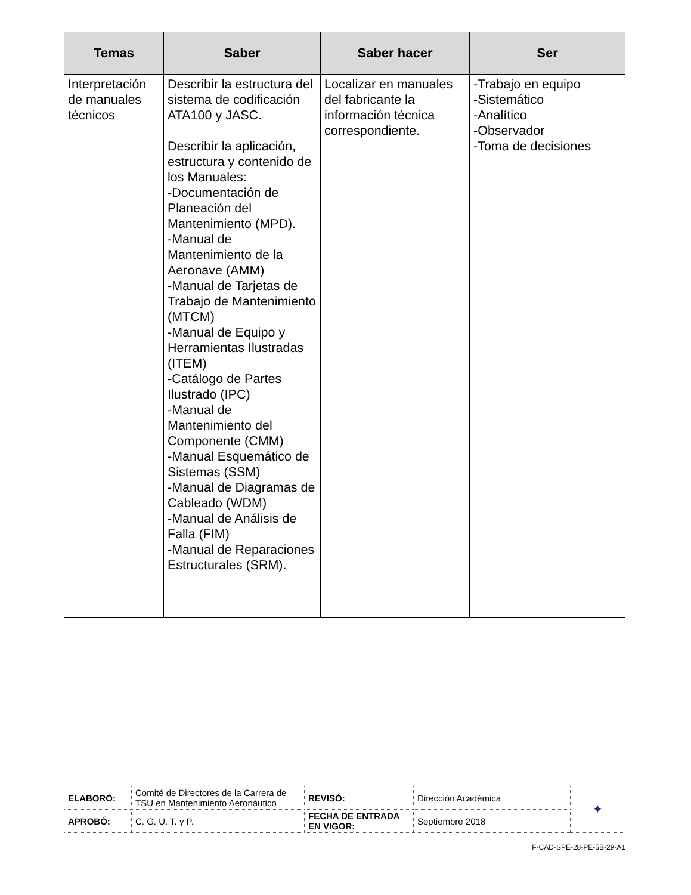| Temas | Saber | Saber hacer | Ser |
| --- | --- | --- | --- |
| Interpretación de manuales técnicos | Describir la estructura del sistema de codificación ATA100 y JASC. Describir la aplicación, estructura y contenido de los Manuales: -Documentación de Planeación del Mantenimiento (MPD). -Manual de Mantenimiento de la Aeronave (AMM) -Manual de Tarjetas de Trabajo de Mantenimiento (MTCM) -Manual de Equipo y Herramientas Ilustradas (ITEM) -Catálogo de Partes Ilustrado (IPC) -Manual de Mantenimiento del Componente (CMM) -Manual Esquemático de Sistemas (SSM) -Manual de Diagramas de Cableado (WDM) -Manual de Análisis de Falla (FIM) -Manual de Reparaciones Estructurales (SRM). | Localizar en manuales del fabricante la información técnica correspondiente. | -Trabajo en equipo -Sistemático -Analítico -Observador -Toma de decisiones |
| ELABORÓ: | Comité de Directores de la Carrera de TSU en Mantenimiento Aeronáutico | REVISÓ: | Dirección Académica | ✦ |
| APROBÓ: | C. G. U. T. y P. | FECHA DE ENTRADA EN VIGOR: | Septiembre 2018 | |
F-CAD-SPE-28-PE-5B-29-A1